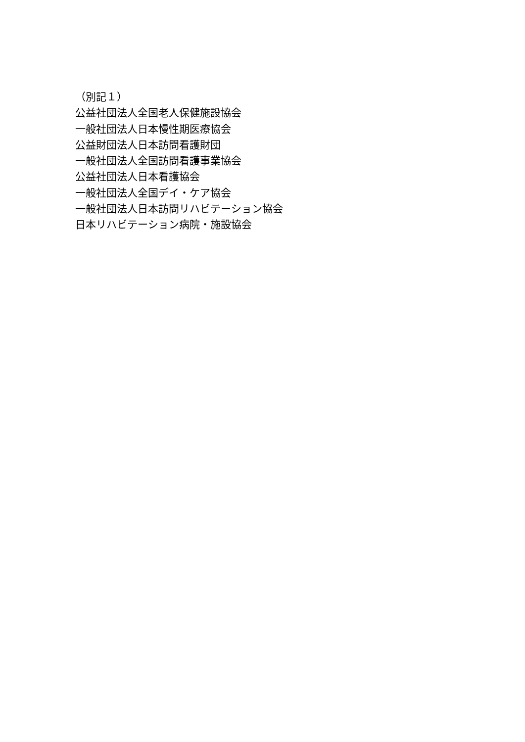（別記１）
公益社団法人全国老人保健施設協会
一般社団法人日本慢性期医療協会
公益財団法人日本訪問看護財団
一般社団法人全国訪問看護事業協会
公益社団法人日本看護協会
一般社団法人全国デイ・ケア協会
一般社団法人日本訪問リハビテーション協会
日本リハビテーション病院・施設協会